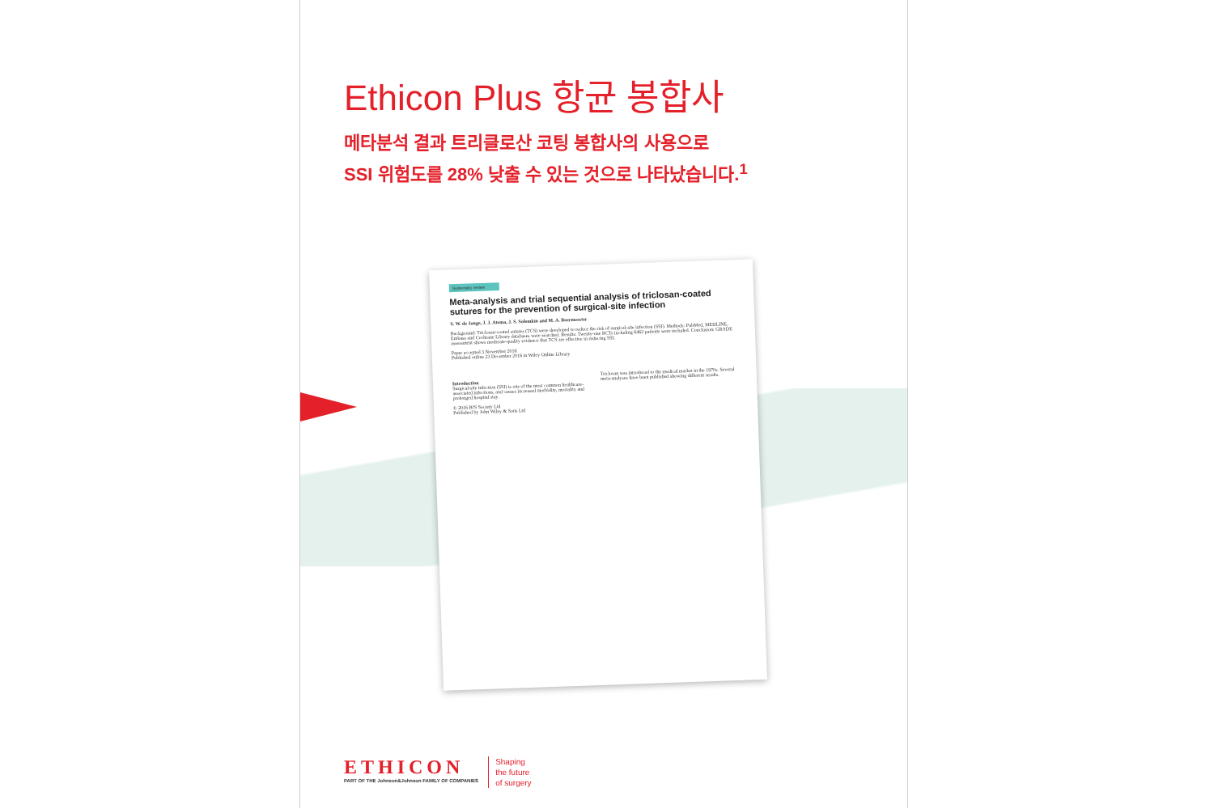Ethicon Plus 항균 봉합사
메타분석 결과 트리클로산 코팅 봉합사의 사용으로
SSI 위험도를 28% 낮출 수 있는 것으로 나타났습니다.<sup>1</sup>
Systematic review
Meta-analysis and trial sequential analysis of triclosan-coated sutures for the prevention of surgical-site infection
S. W. de Jonge, J. J. Atema, J. S. Solomkin and M. A. Boermeester
Background: Triclosan-coated sutures (TCS) were developed to reduce the risk of surgical-site infection (SSI). Methods: PubMed, MEDLINE, Embase and Cochrane Library databases were searched. Results: Twenty-one RCTs including 6462 patients were included. Conclusion: GRADE assessment shows moderate-quality evidence that TCS are effective in reducing SSI.
Paper accepted 3 November 2016
Published online 23 December 2016 in Wiley Online Library
Introduction
Surgical-site infection (SSI) is one of the most common healthcare-associated infections, and causes increased morbidity, mortality and prolonged hospital stay.
Triclosan was introduced to the medical market in the 1970s. Several meta-analyses have been published showing different results.
© 2016 BJS Society Ltd
Published by John Wiley & Sons Ltd
ETHICON
PART OF THE Johnson&Johnson FAMILY OF COMPANIES
Shaping
the future
of surgery